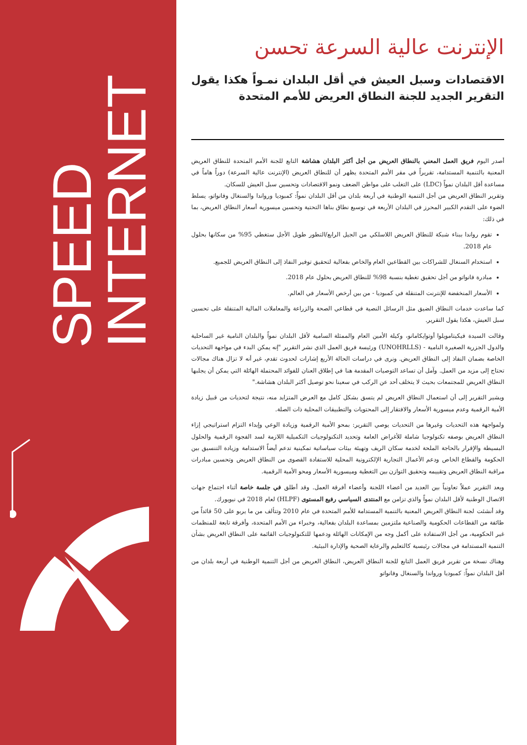SPEED
INTERNET
الإنترنت عالية السرعة تحسن
الاقتصادات وسبل العيش في أقل البلدان نمـواً هكذا يقول التقرير الجديد للجنة النطاق العريض للأمم المتحدة
أصدر اليوم فريق العمل المعني بالنطاق العريض من أجل أكثر البلدان هشاشة التابع للجنة الأمم المتحدة للنطاق العريض المعنية بالتنمية المستدامة، تقريراً في مقر الأمم المتحدة يظهر أن للنطاق العريض (الإنترنت عالية السرعة) دوراً هاماً في مساعدة أقل البلدان نمواً (LDC) على التغلب على مواطن الضعف ونمو الاقتصادات وتحسين سبل العيش للسكان.
وتقرير النطاق العريض من أجل التنمية الوطنية في أربعة بلدان من أقل البلدان نمواً: كمبوديا ورواندا والسنغال وفانواتو، يسلط الضوء على التقدم الكبير المحرز في البلدان الأربعة في توسيع نطاق بناها التحتية وتحسين ميسورية أسعار النطاق العريض، بما في ذلك:
تقوم رواندا ببناء شبكة للنطاق العريض اللاسلكي من الجيل الرابع/التطور طويل الأجل ستغطي 95% من سكانها بحلول عام 2018.
استخدام السنغال للشراكات بين القطاعين العام والخاص بفعالية لتحقيق توفير النفاذ إلى النطاق العريض للجميع.
مبادرة فانواتو من أجل تحقيق تغطية بنسبة 98% للنطاق العريض بحلول عام 2018.
الأسعار المنخفضة للإنترنت المتنقلة في كمبوديا - من بين أرخص الأسعار في العالم.
كما ساعدت خدمات النطاق الضيق مثل الرسائل النصية في قطاعي الصحة والزراعة والمعاملات المالية المتنقلة على تحسين سبل العيش، هكذا يقول التقرير.
وقالت السيدة فيكيتامويلوا أوتوايكامانو، وكيلة الأمين العام والممثلة السامية لأقل البلدان نمواً والبلدان النامية غير الساحلية والدول الجزرية الصغيرة النامية - (UNOHRLLS) ورئيسة فريق العمل الذي نشر التقرير "إنه يمكن البدء في مواجهة التحديات الخاصة بضمان النفاذ إلى النطاق العريض. ونرى في دراسات الحالة الأربع إشارات لحدوث تقدم، غير أنه لا تزال هناك مجالات تحتاج إلى مزيد من العمل. وآمل أن تساعد التوصيات المقدمة هنا في إطلاق العنان للفوائد المحتملة الهائلة التي يمكن أن يجلبها النطاق العريض للمجتمعات بحيث لا يتخلف أحد عن الركب في سعينا نحو توصيل أكثر البلدان هشاشة."
ويشير التقرير إلى أن استعمال النطاق العريض لم يتسق بشكل كامل مع العرض المتزايد منه، نتيجة لتحديات من قبيل زيادة الأمية الرقمية وعدم ميسورية الأسعار والافتقار إلى المحتويات والتطبيقات المحلية ذات الصلة.
ولمواجهة هذه التحديات وغيرها من التحديات يوصي التقرير: بمحو الأمية الرقمية وزيادة الوعي وإبداء التزام استراتيجي إزاء النطاق العريض بوصفه تكنولوجيا شاملة للأغراض العامة وتحديد التكنولوجيات التكميلية اللازمة لسد الفجوة الرقمية والحلول البسيطة والإقرار بالحاجة الملحة لخدمة سكان الريف وتهيئة بيئات سياساتية تمكينية تدعم أيضاً الاستدامة وزيادة التنسيق بين الحكومة والقطاع الخاص ودعم الأعمال التجارية الإلكترونية المحلية للاستفادة القصوى من النطاق العريض وتحسين مبادرات مراقبة النطاق العريض وتقييمه وتحقيق التوازن بين التغطية وميسورية الأسعار ومحو الأمية الرقمية.
ويعد التقرير عملاً تعاونياً بين العديد من أعضاء اللجنة وأعضاء أفرقة العمل. وقد أطلق في جلسة خاصة أثناء اجتماع جهات الاتصال الوطنية لأقل البلدان نمواً والذي تزامن مع المنتدى السياسي رفيع المستوى (HLPF) لعام 2018 في نيويورك.
وقد أنشئت لجنة النطاق العريض المعنية بالتنمية المستدامة للأمم المتحدة في عام 2010 وتتألف من ما يربو على 50 قائداً من طائفة من القطاعات الحكومية والصناعية ملتزمين بمساعدة البلدان بفعالية، وخبراء من الأمم المتحدة، وأفرقة تابعة للمنظمات غير الحكومية، من أجل الاستفادة على أكمل وجه من الإمكانات الهائلة ودعمها للتكنولوجيات القائمة على النطاق العريض بشأن التنمية المستدامة في مجالات رئيسية كالتعليم والرعاية الصحية والإدارة البيئية.
وهناك نسخة من تقرير فريق العمل التابع للجنة النطاق العريض، النطاق العريض من أجل التنمية الوطنية في أربعة بلدان من أقل البلدان نمواً: كمبوديا ورواندا والسنغال وفانواتو